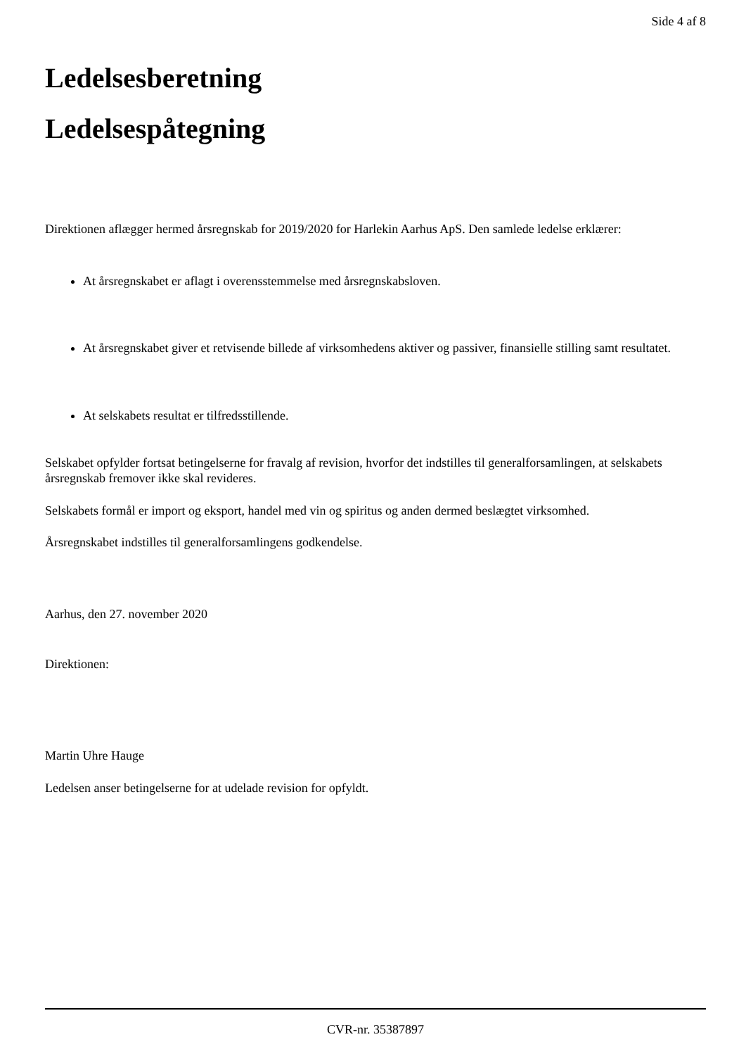Side 4 af 8
Ledelsesberetning
Ledelsespåtegning
Direktionen aflægger hermed årsregnskab for 2019/2020 for Harlekin Aarhus ApS. Den samlede ledelse erklærer:
At årsregnskabet er aflagt i overensstemmelse med årsregnskabsloven.
At årsregnskabet giver et retvisende billede af virksomhedens aktiver og passiver, finansielle stilling samt resultatet.
At selskabets resultat er tilfredsstillende.
Selskabet opfylder fortsat betingelserne for fravalg af revision, hvorfor det indstilles til generalforsamlingen, at selskabets årsregnskab fremover ikke skal revideres.
Selskabets formål er import og eksport, handel med vin og spiritus og anden dermed beslægtet virksomhed.
Årsregnskabet indstilles til generalforsamlingens godkendelse.
Aarhus, den 27. november 2020
Direktionen:
Martin Uhre Hauge
Ledelsen anser betingelserne for at udelade revision for opfyldt.
CVR-nr. 35387897